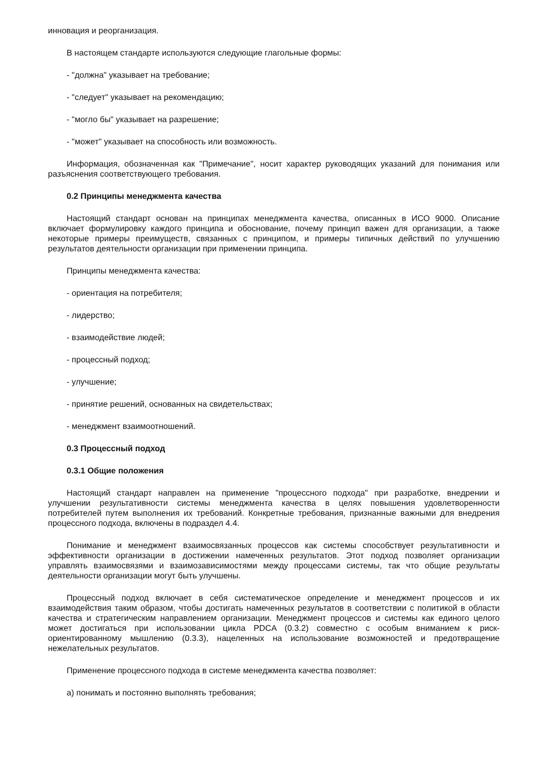инновация и реорганизация.
В настоящем стандарте используются следующие глагольные формы:
- "должна" указывает на требование;
- "следует" указывает на рекомендацию;
- "могло бы" указывает на разрешение;
- "может" указывает на способность или возможность.
Информация, обозначенная как "Примечание", носит характер руководящих указаний для понимания или разъяснения соответствующего требования.
0.2 Принципы менеджмента качества
Настоящий стандарт основан на принципах менеджмента качества, описанных в ИСО 9000. Описание включает формулировку каждого принципа и обоснование, почему принцип важен для организации, а также некоторые примеры преимуществ, связанных с принципом, и примеры типичных действий по улучшению результатов деятельности организации при применении принципа.
Принципы менеджмента качества:
- ориентация на потребителя;
- лидерство;
- взаимодействие людей;
- процессный подход;
- улучшение;
- принятие решений, основанных на свидетельствах;
- менеджмент взаимоотношений.
0.3 Процессный подход
0.3.1 Общие положения
Настоящий стандарт направлен на применение "процессного подхода" при разработке, внедрении и улучшении результативности системы менеджмента качества в целях повышения удовлетворенности потребителей путем выполнения их требований. Конкретные требования, признанные важными для внедрения процессного подхода, включены в подраздел 4.4.
Понимание и менеджмент взаимосвязанных процессов как системы способствует результативности и эффективности организации в достижении намеченных результатов. Этот подход позволяет организации управлять взаимосвязями и взаимозависимостями между процессами системы, так что общие результаты деятельности организации могут быть улучшены.
Процессный подход включает в себя систематическое определение и менеджмент процессов и их взаимодействия таким образом, чтобы достигать намеченных результатов в соответствии с политикой в области качества и стратегическим направлением организации. Менеджмент процессов и системы как единого целого может достигаться при использовании цикла PDCA (0.3.2) совместно с особым вниманием к риск-ориентированному мышлению (0.3.3), нацеленных на использование возможностей и предотвращение нежелательных результатов.
Применение процессного подхода в системе менеджмента качества позволяет:
a) понимать и постоянно выполнять требования;